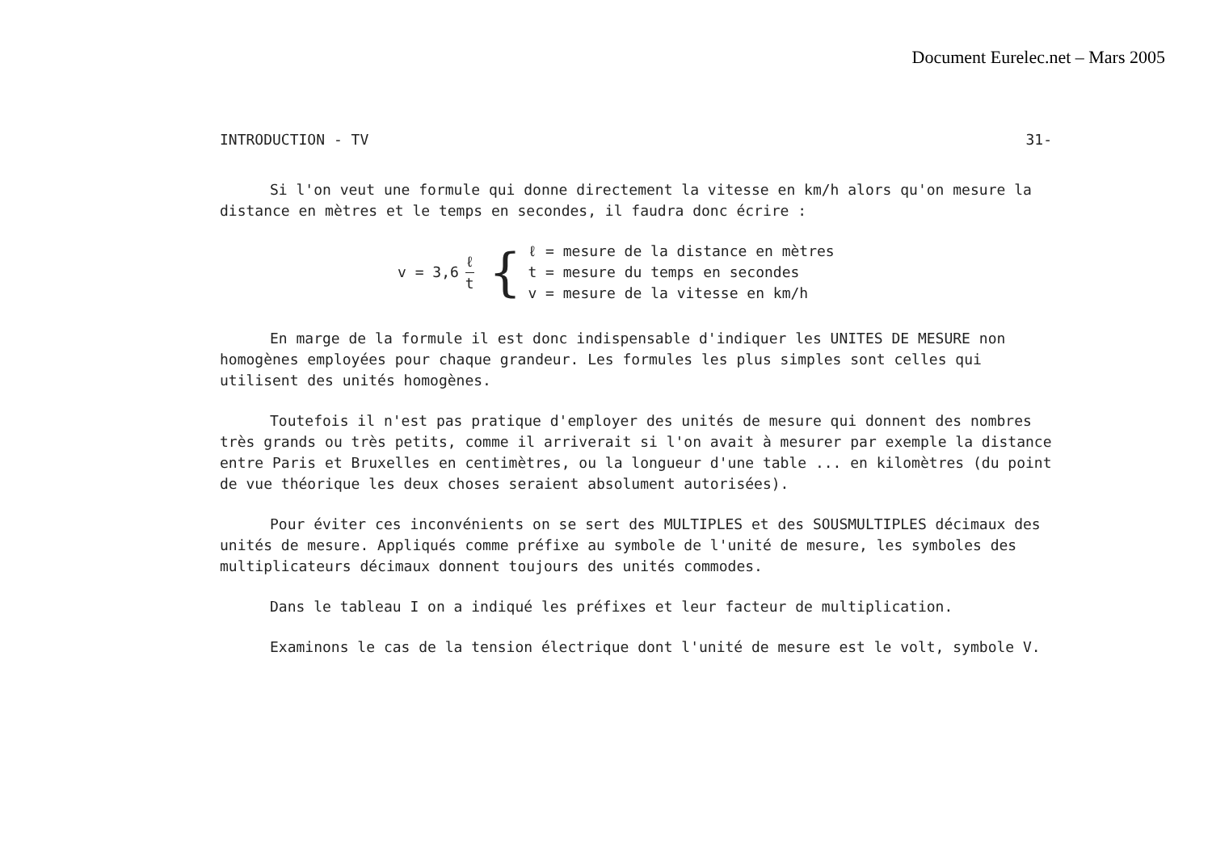Document Eurelec.net – Mars 2005
INTRODUCTION - TV 31-
Si l'on veut une formule qui donne directement la vitesse en km/h alors qu'on mesure la distance en mètres et le temps en secondes, il faudra donc écrire :
v = 3,6 ℓ t {
ℓ = mesure de la distance en mètres
t = mesure du temps en secondes
v = mesure de la vitesse en km/h
En marge de la formule il est donc indispensable d'indiquer les UNITES DE MESURE non homogènes employées pour chaque grandeur. Les formules les plus simples sont celles qui utilisent des unités homogènes.
Toutefois il n'est pas pratique d'employer des unités de mesure qui donnent des nombres très grands ou très petits, comme il arriverait si l'on avait à mesurer par exemple la distance entre Paris et Bruxelles en centimètres, ou la longueur d'une table ... en kilomètres (du point de vue théorique les deux choses seraient absolument autorisées).
Pour éviter ces inconvénients on se sert des MULTIPLES et des SOUSMULTIPLES décimaux des unités de mesure. Appliqués comme préfixe au symbole de l'unité de mesure, les symboles des multiplicateurs décimaux donnent toujours des unités commodes.
Dans le tableau I on a indiqué les préfixes et leur facteur de multiplication.
Examinons le cas de la tension électrique dont l'unité de mesure est le volt, symbole V.